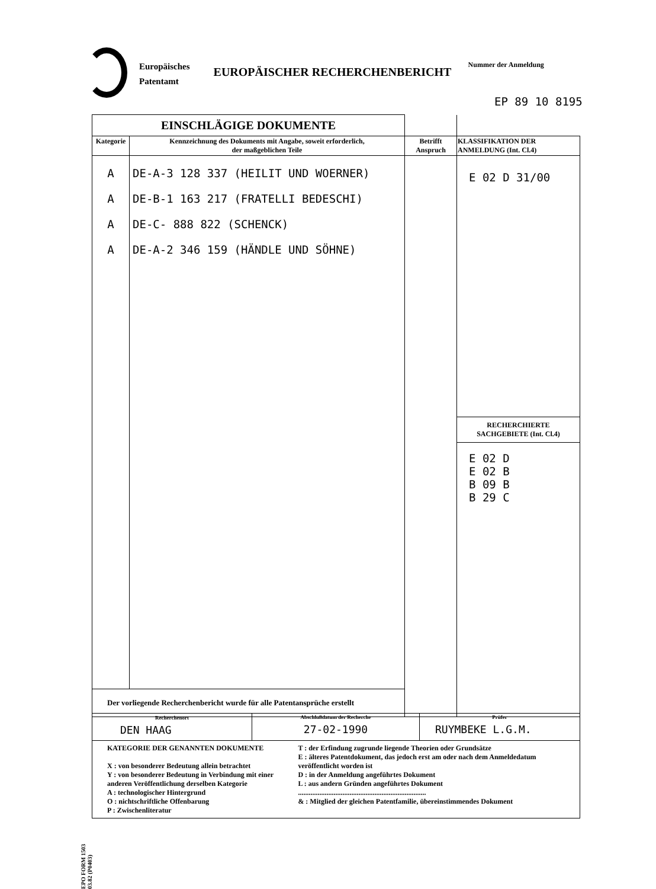Europäisches
Patentamt
EUROPÄISCHER RECHERCHENBERICHT
Nummer der Anmeldung
EP 89 10 8195
| EINSCHLÄGIGE DOKUMENTE | | | |
| --- | --- | --- | --- |
| Kategorie | Kennzeichnung des Dokuments mit Angabe, soweit erforderlich, der maßgeblichen Teile | Betrifft Anspruch | KLASSIFIKATION DER ANMELDUNG (Int. Cl.4) |
| A A A A | DE-A-3 128 337 (HEILIT UND WOERNER) DE-B-1 163 217 (FRATELLI BEDESCHI) DE-C- 888 822 (SCHENCK) DE-A-2 346 159 (HÄNDLE UND SÖHNE) | | E 02 D 31/00 RECHERCHIERTE SACHGEBIETE (Int. Cl.4) E 02 D E 02 B B 09 B B 29 C |
| Der vorliegende Recherchenbericht wurde für alle Patentansprüche erstellt | | | |
| Recherchenort DEN HAAG | Abschlußdatum der Recherche 27-02-1990 | Prüfer RUYMBEKE L.G.M. |
| KATEGORIE DER GENANNTEN DOKUMENTE X : von besonderer Bedeutung allein betrachtet Y : von besonderer Bedeutung in Verbindung mit einer anderen Veröffentlichung derselben Kategorie A : technologischer Hintergrund O : nichtschriftliche Offenbarung P : Zwischenliteratur T : der Erfindung zugrunde liegende Theorien oder Grundsätze E : älteres Patentdokument, das jedoch erst am oder nach dem Anmeldedatum veröffentlicht worden ist D : in der Anmeldung angeführtes Dokument L : aus andern Gründen angeführtes Dokument ........................................................................ & : Mitglied der gleichen Patentfamilie, übereinstimmendes Dokument | | |
EPO FORM 1503 03.82 (P0403)